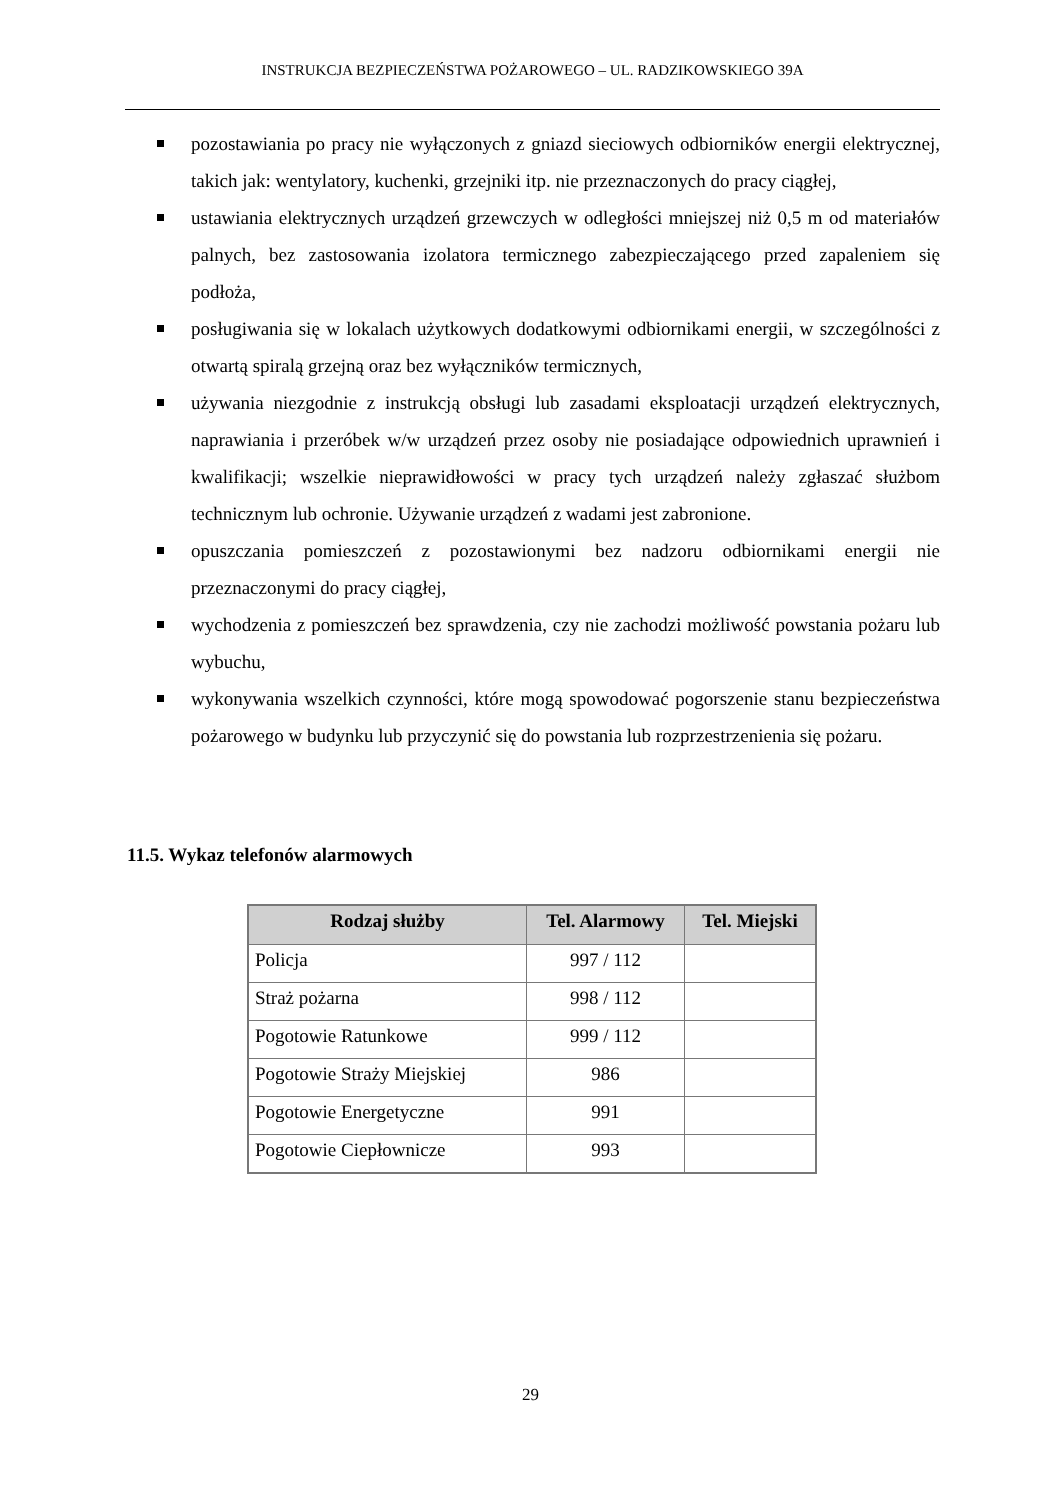INSTRUKCJA BEZPIECZEŃSTWA POŻAROWEGO – UL. RADZIKOWSKIEGO 39A
pozostawiania po pracy nie wyłączonych z gniazd sieciowych odbiorników energii elektrycznej, takich jak: wentylatory, kuchenki, grzejniki itp. nie przeznaczonych do pracy ciągłej,
ustawiania elektrycznych urządzeń grzewczych w odległości mniejszej niż 0,5 m od materiałów palnych, bez zastosowania izolatora termicznego zabezpieczającego przed zapaleniem się podłoża,
posługiwania się w lokalach użytkowych dodatkowymi odbiornikami energii, w szczególności z otwartą spiralą grzejną oraz bez wyłączników termicznych,
używania niezgodnie z instrukcją obsługi lub zasadami eksploatacji urządzeń elektrycznych, naprawiania i przeróbek w/w urządzeń przez osoby nie posiadające odpowiednich uprawnień i kwalifikacji; wszelkie nieprawidłowości w pracy tych urządzeń należy zgłaszać służbom technicznym lub ochronie. Używanie urządzeń z wadami jest zabronione.
opuszczania pomieszczeń z pozostawionymi bez nadzoru odbiornikami energii nie przeznaczonymi do pracy ciągłej,
wychodzenia z pomieszczeń bez sprawdzenia, czy nie zachodzi możliwość powstania pożaru lub wybuchu,
wykonywania wszelkich czynności, które mogą spowodować pogorszenie stanu bezpieczeństwa pożarowego w budynku lub przyczynić się do powstania lub rozprzestrzenienia się pożaru.
11.5. Wykaz telefonów alarmowych
| Rodzaj służby | Tel. Alarmowy | Tel. Miejski |
| --- | --- | --- |
| Policja | 997 / 112 | |
| Straż pożarna | 998 / 112 | |
| Pogotowie Ratunkowe | 999 / 112 | |
| Pogotowie Straży Miejskiej | 986 | |
| Pogotowie Energetyczne | 991 | |
| Pogotowie Ciepłownicze | 993 | |
29